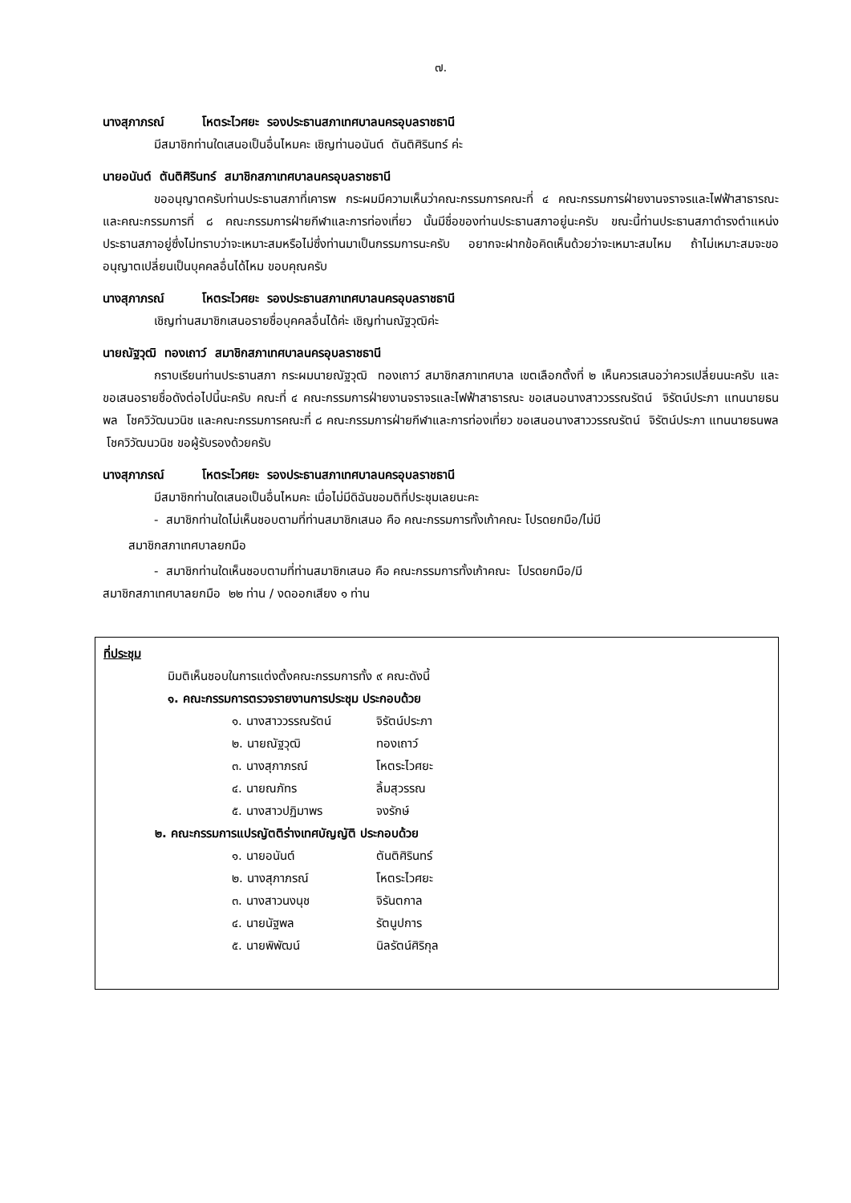๗.
นางสุภาภรณ์ โหตระไวศยะ รองประธานสภาเทศบาลนครอุบลราชธานี
มีสมาชิกท่านใดเสนอเป็นอื่นไหมคะ เชิญท่านอนันต์ ตันติศิรินทร์ ค่ะ
นายอนันต์ ตันติศิรินทร์ สมาชิกสภาเทศบาลนครอุบลราชธานี
ขออนุญาตครับท่านประธานสภาที่เคารพ กระผมมีความเห็นว่าคณะกรรมการคณะที่ ๔ คณะกรรมการฝ่ายงานจราจรและไฟฟ้าสาธารณะ และคณะกรรมการที่ ๘ คณะกรรมการฝ่ายกีฬาและการท่องเที่ยว นั้นมีชื่อของท่านประธานสภาอยู่นะครับ ขณะนี้ท่านประธานสภาดำรงตำแหน่งประธานสภาอยู่ซึ่งไม่ทราบว่าจะเหมาะสมหรือไม่ซึ่งท่านมาเป็นกรรมการนะครับ อยากจะฝากข้อคิดเห็นด้วยว่าจะเหมาะสมไหม ถ้าไม่เหมาะสมจะขออนุญาตเปลี่ยนเป็นบุคคลอื่นได้ไหม ขอบคุณครับ
นางสุภาภรณ์ โหตระไวศยะ รองประธานสภาเทศบาลนครอุบลราชธานี
เชิญท่านสมาชิกเสนอรายชื่อบุคคลอื่นได้ค่ะ เชิญท่านณัฐวุฒิค่ะ
นายณัฐวุฒิ ทองเถาว์ สมาชิกสภาเทศบาลนครอุบลราชธานี
กราบเรียนท่านประธานสภา กระผมนายณัฐวุฒิ ทองเถาว์ สมาชิกสภาเทศบาล เขตเลือกตั้งที่ ๒ เห็นควรเสนอว่าควรเปลี่ยนนะครับ และขอเสนอรายชื่อดังต่อไปนี้นะครับ คณะที่ ๔ คณะกรรมการฝ่ายงานจราจรและไฟฟ้าสาธารณะ ขอเสนอนางสาววรรณรัตน์ จิรัตน์ประภา แทนนายธนพล โชควิวัฒนวนิช และคณะกรรมการคณะที่ ๘ คณะกรรมการฝ่ายกีฬาและการท่องเที่ยว ขอเสนอนางสาววรรณรัตน์ จิรัตน์ประภา แทนนายธนพล โชควิวัฒนวนิช ขอผู้รับรองด้วยครับ
นางสุภาภรณ์ โหตระไวศยะ รองประธานสภาเทศบาลนครอุบลราชธานี
มีสมาชิกท่านใดเสนอเป็นอื่นไหมคะ เมื่อไม่มีดิฉันขอมติที่ประชุมเลยนะคะ
- สมาชิกท่านใดไม่เห็นชอบตามที่ท่านสมาชิกเสนอ คือ คณะกรรมการทั้งเก้าคณะ โปรดยกมือ/ไม่มี
สมาชิกสภาเทศบาลยกมือ
- สมาชิกท่านใดเห็นชอบตามที่ท่านสมาชิกเสนอ คือ คณะกรรมการทั้งเก้าคณะ โปรดยกมือ/มี
สมาชิกสภาเทศบาลยกมือ ๒๒ ท่าน / งดออกเสียง ๑ ท่าน
ที่ประชุม
มิมติเห็นชอบในการแต่งตั้งคณะกรรมการทั้ง ๙ คณะดังนี้
๑. คณะกรรมการตรวจรายงานการประชุม ประกอบด้วย
๑. นางสาววรรณรัตน์ จิรัตน์ประภา
๒. นายณัฐวุฒิ ทองเถาว์
๓. นางสุภาภรณ์ โหตระไวศยะ
๔. นายณภัทร ลิ้มสุวรรณ
๕. นางสาวปฏิมาพร จงรักษ์
๒. คณะกรรมการแปรญัตติร่างเทศบัญญัติ ประกอบด้วย
๑. นายอนันต์ ตันติศิรินทร์
๒. นางสุภาภรณ์ โหตระไวศยะ
๓. นางสาวนงนุช จิรันตกาล
๔. นายนัฐพล รัตนูปการ
๕. นายพิพัฒน์ นิลรัตน์ศิริกุล